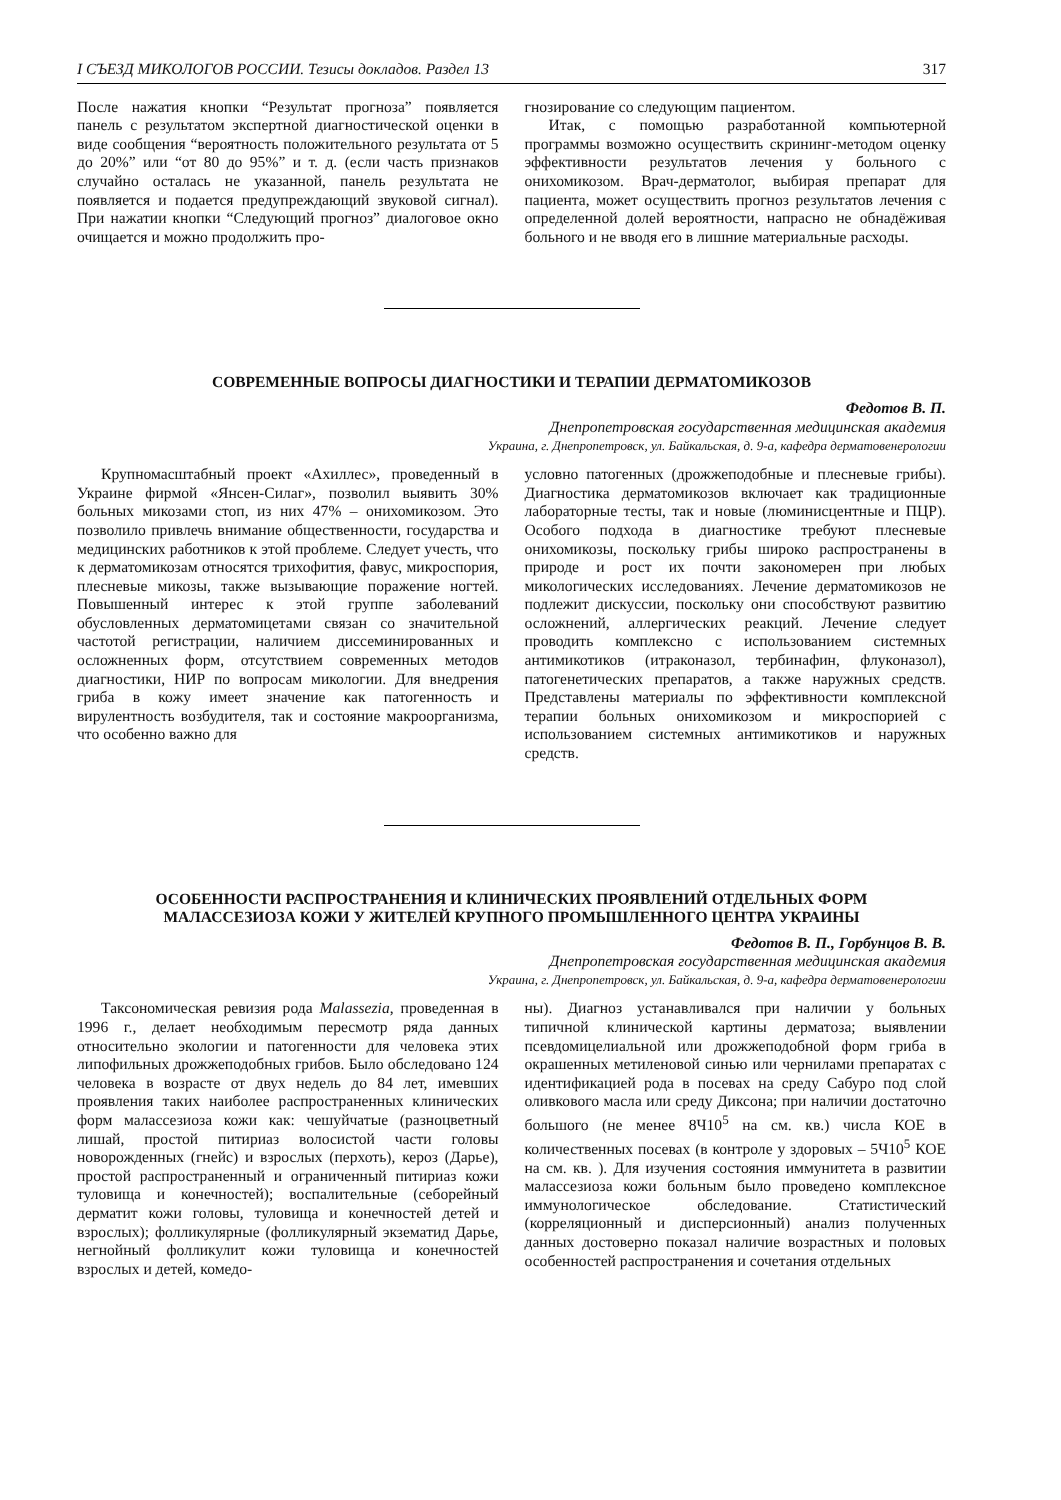I СЪЕЗД МИКОЛОГОВ РОССИИ. Тезисы докладов. Раздел 13 317
После нажатия кнопки “Результат прогноза” появляется панель с результатом экспертной диагностической оценки в виде сообщения “вероятность положительного результата от 5 до 20%” или “от 80 до 95%” и т. д. (если часть признаков случайно осталась не указанной, панель результата не появляется и подается предупреждающий звуковой сигнал). При нажатии кнопки “Следующий прогноз” диалоговое окно очищается и можно продолжить про-
гнозирование со следующим пациентом.
Итак, с помощью разработанной компьютерной программы возможно осуществить скрининг-методом оценку эффективности результатов лечения у больного с онихомикозом. Врач-дерматолог, выбирая препарат для пациента, может осуществить прогноз результатов лечения с определенной долей вероятности, напрасно не обнадёживая больного и не вводя его в лишние материальные расходы.
СОВРЕМЕННЫЕ ВОПРОСЫ ДИАГНОСТИКИ И ТЕРАПИИ ДЕРМАТОМИКОЗОВ
Федотов В. П.
Днепропетровская государственная медицинская академия
Украина, г. Днепропетровск, ул. Байкальская, д. 9-а, кафедра дерматовенерологии
Крупномасштабный проект «Ахиллес», проведенный в Украине фирмой «Янсен-Силаг», позволил выявить 30% больных микозами стоп, из них 47% – онихомикозом. Это позволило привлечь внимание общественности, государства и медицинских работников к этой проблеме. Следует учесть, что к дерматомикозам относятся трихофития, фавус, микроспория, плесневые микозы, также вызывающие поражение ногтей. Повышенный интерес к этой группе заболеваний обусловленных дерматомицетами связан со значительной частотой регистрации, наличием диссеминированных и осложненных форм, отсутствием современных методов диагностики, НИР по вопросам микологии. Для внедрения гриба в кожу имеет значение как патогенность и вирулентность возбудителя, так и состояние макроорганизма, что особенно важно для
условно патогенных (дрожжеподобные и плесневые грибы). Диагностика дерматомикозов включает как традиционные лабораторные тесты, так и новые (люминисцентные и ПЦР). Особого подхода в диагностике требуют плесневые онихомикозы, поскольку грибы широко распространены в природе и рост их почти закономерен при любых микологических исследованиях. Лечение дерматомикозов не подлежит дискуссии, поскольку они способствуют развитию осложнений, аллергических реакций. Лечение следует проводить комплексно с использованием системных антимикотиков (итраконазол, тербинафин, флуконазол), патогенетических препаратов, а также наружных средств. Представлены материалы по эффективности комплексной терапии больных онихомикозом и микроспорией с использованием системных антимикотиков и наружных средств.
ОСОБЕННОСТИ РАСПРОСТРАНЕНИЯ И КЛИНИЧЕСКИХ ПРОЯВЛЕНИЙ ОТДЕЛЬНЫХ ФОРМ
МАЛАССЕЗИОЗА КОЖИ У ЖИТЕЛЕЙ КРУПНОГО ПРОМЫШЛЕННОГО ЦЕНТРА УКРАИНЫ
Федотов В. П., Горбунцов В. В.
Днепропетровская государственная медицинская академия
Украина, г. Днепропетровск, ул. Байкальская, д. 9-а, кафедра дерматовенерологии
Таксономическая ревизия рода Malassezia, проведенная в 1996 г., делает необходимым пересмотр ряда данных относительно экологии и патогенности для человека этих липофильных дрожжеподобных грибов. Было обследовано 124 человека в возрасте от двух недель до 84 лет, имевших проявления таких наиболее распространенных клинических форм малассезиоза кожи как: чешуйчатые (разноцветный лишай, простой питириаз волосистой части головы новорожденных (гнейс) и взрослых (перхоть), кероз (Дарье), простой распространенный и ограниченный питириаз кожи туловища и конечностей); воспалительные (себорейный дерматит кожи головы, туловища и конечностей детей и взрослых); фолликулярные (фолликулярный экзематид Дарье, негнойный фолликулит кожи туловища и конечностей взрослых и детей, комедо-
ны). Диагноз устанавливался при наличии у больных типичной клинической картины дерматоза; выявлении псевдомицелиальной или дрожжеподобной форм гриба в окрашенных метиленовой синью или чернилами препаратах с идентификацией рода в посевах на среду Сабуро под слой оливкового масла или среду Диксона; при наличии достаточно большого (не менее 8Ч10<sup>5</sup> на см. кв.) числа КОЕ в количественных посевах (в контроле у здоровых – 5Ч10<sup>5</sup> КОЕ на см. кв. ). Для изучения состояния иммунитета в развитии малассезиоза кожи больным было проведено комплексное иммунологическое обследование. Статистический (корреляционный и дисперсионный) анализ полученных данных достоверно показал наличие возрастных и половых особенностей распространения и сочетания отдельных